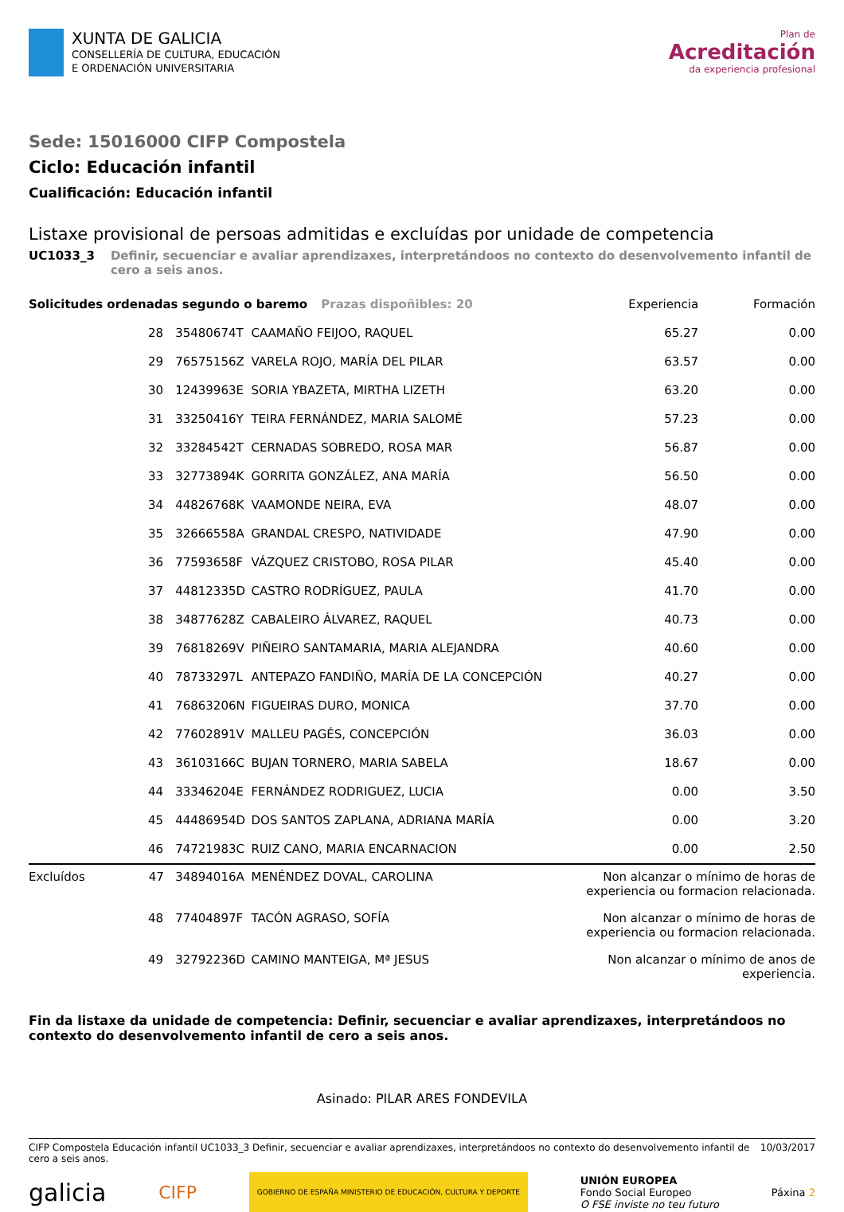XUNTA DE GALICIA
CONSELLERÍA DE CULTURA, EDUCACIÓN
E ORDENACIÓN UNIVERSITARIA
Plan de
Acreditación
da experiencia profesional
Sede: 15016000 CIFP Compostela
Ciclo: Educación infantil
Cualificación: Educación infantil
Listaxe provisional de persoas admitidas e excluídas por unidade de competencia
UC1033_3 Definir, secuenciar e avaliar aprendizaxes, interpretándoos no contexto do desenvolvemento infantil de cero a seis anos.
| Solicitudes ordenadas segundo o baremo Prazas dispoñibles: 20 | | | Experiencia | Formación |
| --- | --- | --- | --- | --- |
| 28 | 35480674T | CAAMAÑO FEIJOO, RAQUEL | 65.27 | 0.00 |
| 29 | 76575156Z | VARELA ROJO, MARÍA DEL PILAR | 63.57 | 0.00 |
| 30 | 12439963E | SORIA YBAZETA, MIRTHA LIZETH | 63.20 | 0.00 |
| 31 | 33250416Y | TEIRA FERNÁNDEZ, MARIA SALOMÉ | 57.23 | 0.00 |
| 32 | 33284542T | CERNADAS SOBREDO, ROSA MAR | 56.87 | 0.00 |
| 33 | 32773894K | GORRITA GONZÁLEZ, ANA MARÍA | 56.50 | 0.00 |
| 34 | 44826768K | VAAMONDE NEIRA, EVA | 48.07 | 0.00 |
| 35 | 32666558A | GRANDAL CRESPO, NATIVIDADE | 47.90 | 0.00 |
| 36 | 77593658F | VÁZQUEZ CRISTOBO, ROSA PILAR | 45.40 | 0.00 |
| 37 | 44812335D | CASTRO RODRÍGUEZ, PAULA | 41.70 | 0.00 |
| 38 | 34877628Z | CABALEIRO ÁLVAREZ, RAQUEL | 40.73 | 0.00 |
| 39 | 76818269V | PIÑEIRO SANTAMARIA, MARIA ALEJANDRA | 40.60 | 0.00 |
| 40 | 78733297L | ANTEPAZO FANDIÑO, MARÍA DE LA CONCEPCIÓN | 40.27 | 0.00 |
| 41 | 76863206N | FIGUEIRAS DURO, MONICA | 37.70 | 0.00 |
| 42 | 77602891V | MALLEU PAGÉS, CONCEPCIÓN | 36.03 | 0.00 |
| 43 | 36103166C | BUJAN TORNERO, MARIA SABELA | 18.67 | 0.00 |
| 44 | 33346204E | FERNÁNDEZ RODRIGUEZ, LUCIA | 0.00 | 3.50 |
| 45 | 44486954D | DOS SANTOS ZAPLANA, ADRIANA MARÍA | 0.00 | 3.20 |
| 46 | 74721983C | RUIZ CANO, MARIA ENCARNACION | 0.00 | 2.50 |
| Excluídos 47 | 34894016A | MENÉNDEZ DOVAL, CAROLINA | Non alcanzar o mínimo de horas de experiencia ou formacion relacionada. | |
| 48 | 77404897F | TACÓN AGRASO, SOFÍA | Non alcanzar o mínimo de horas de experiencia ou formacion relacionada. | |
| 49 | 32792236D | CAMINO MANTEIGA, Mª JESUS | Non alcanzar o mínimo de anos de experiencia. | |
Fin da listaxe da unidade de competencia: Definir, secuenciar e avaliar aprendizaxes, interpretándoos no contexto do desenvolvemento infantil de cero a seis anos.
Asinado: PILAR ARES FONDEVILA
CIFP Compostela Educación infantil UC1033_3 Definir, secuenciar e avaliar aprendizaxes, interpretándoos no contexto do desenvolvemento infantil de cero a seis anos. 10/03/2017
galicia CIFP GOBIERNO DE ESPAÑA MINISTERIO DE EDUCACIÓN, CULTURA Y DEPORTE UNIÓN EUROPEA
Fondo Social Europeo
O FSE inviste no teu futuro Páxina 2